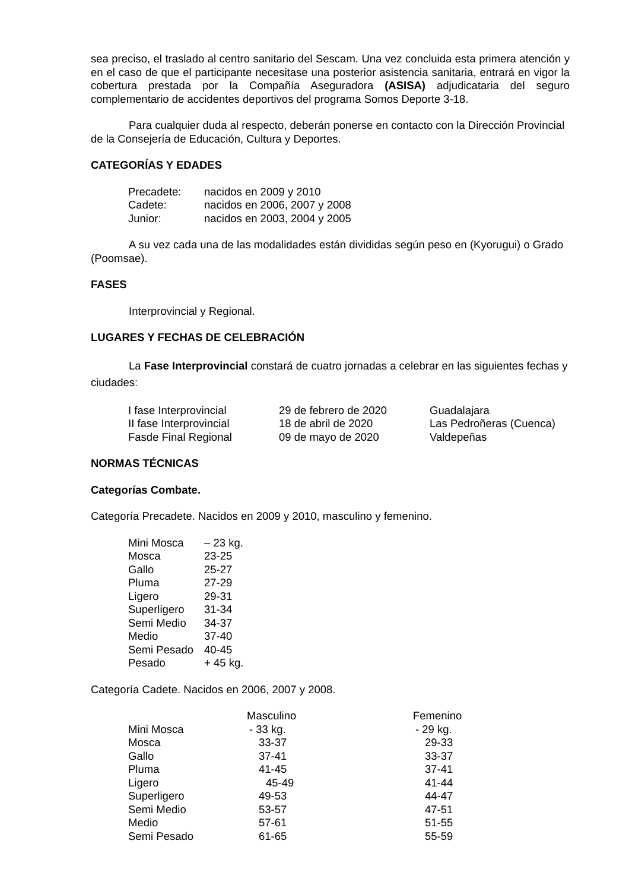sea preciso, el traslado al centro sanitario del Sescam. Una vez concluida esta primera atención y en el caso de que el participante necesitase una posterior asistencia sanitaria, entrará en vigor la cobertura prestada por la Compañía Aseguradora (ASISA) adjudicataria del seguro complementario de accidentes deportivos del programa Somos Deporte 3-18.
Para cualquier duda al respecto, deberán ponerse en contacto con la Dirección Provincial de la Consejería de Educación, Cultura y Deportes.
CATEGORÍAS Y EDADES
| Precadete: | nacidos en 2009 y 2010 |
| Cadete: | nacidos en 2006, 2007 y 2008 |
| Junior: | nacidos en 2003, 2004 y 2005 |
A su vez cada una de las modalidades están divididas según peso en (Kyorugui) o Grado (Poomsae).
FASES
Interprovincial y Regional.
LUGARES Y FECHAS DE CELEBRACIÓN
La Fase Interprovincial constará de cuatro jornadas a celebrar en las siguientes fechas y ciudades:
| I fase Interprovincial | 29 de febrero de 2020 | Guadalajara |
| II fase Interprovincial | 18 de abril de 2020 | Las Pedroñeras (Cuenca) |
| Fasde Final Regional | 09 de mayo de 2020 | Valdepeñas |
NORMAS TÉCNICAS
Categorías Combate.
Categoría Precadete. Nacidos en 2009 y 2010, masculino y femenino.
| Mini Mosca | – 23 kg. |
| Mosca | 23-25 |
| Gallo | 25-27 |
| Pluma | 27-29 |
| Ligero | 29-31 |
| Superligero | 31-34 |
| Semi Medio | 34-37 |
| Medio | 37-40 |
| Semi Pesado | 40-45 |
| Pesado | + 45 kg. |
Categoría Cadete. Nacidos en 2006, 2007 y 2008.
| | Masculino | Femenino |
| Mini Mosca | - 33 kg. | - 29 kg. |
| Mosca | 33-37 | 29-33 |
| Gallo | 37-41 | 33-37 |
| Pluma | 41-45 | 37-41 |
| Ligero | 45-49 | 41-44 |
| Superligero | 49-53 | 44-47 |
| Semi Medio | 53-57 | 47-51 |
| Medio | 57-61 | 51-55 |
| Semi Pesado | 61-65 | 55-59 |